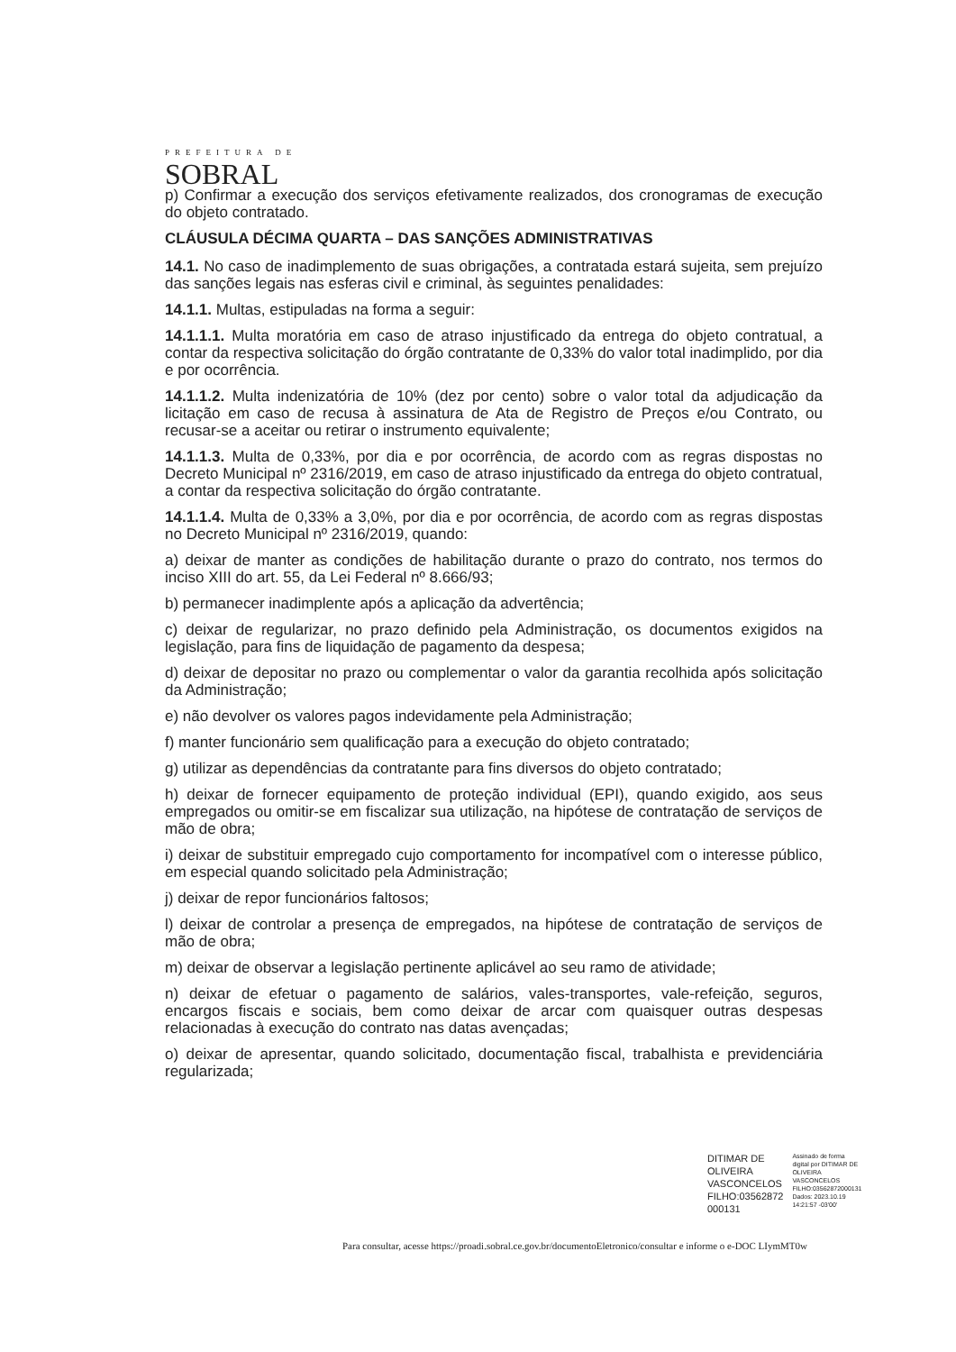PREFEITURA DE
SOBRAL
p) Confirmar a execução dos serviços efetivamente realizados, dos cronogramas de execução do objeto contratado.
CLÁUSULA DÉCIMA QUARTA – DAS SANÇÕES ADMINISTRATIVAS
14.1. No caso de inadimplemento de suas obrigações, a contratada estará sujeita, sem prejuízo das sanções legais nas esferas civil e criminal, às seguintes penalidades:
14.1.1. Multas, estipuladas na forma a seguir:
14.1.1.1. Multa moratória em caso de atraso injustificado da entrega do objeto contratual, a contar da respectiva solicitação do órgão contratante de 0,33% do valor total inadimplido, por dia e por ocorrência.
14.1.1.2. Multa indenizatória de 10% (dez por cento) sobre o valor total da adjudicação da licitação em caso de recusa à assinatura de Ata de Registro de Preços e/ou Contrato, ou recusar-se a aceitar ou retirar o instrumento equivalente;
14.1.1.3. Multa de 0,33%, por dia e por ocorrência, de acordo com as regras dispostas no Decreto Municipal nº 2316/2019, em caso de atraso injustificado da entrega do objeto contratual, a contar da respectiva solicitação do órgão contratante.
14.1.1.4. Multa de 0,33% a 3,0%, por dia e por ocorrência, de acordo com as regras dispostas no Decreto Municipal nº 2316/2019, quando:
a) deixar de manter as condições de habilitação durante o prazo do contrato, nos termos do inciso XIII do art. 55, da Lei Federal nº 8.666/93;
b) permanecer inadimplente após a aplicação da advertência;
c) deixar de regularizar, no prazo definido pela Administração, os documentos exigidos na legislação, para fins de liquidação de pagamento da despesa;
d) deixar de depositar no prazo ou complementar o valor da garantia recolhida após solicitação da Administração;
e) não devolver os valores pagos indevidamente pela Administração;
f) manter funcionário sem qualificação para a execução do objeto contratado;
g) utilizar as dependências da contratante para fins diversos do objeto contratado;
h) deixar de fornecer equipamento de proteção individual (EPI), quando exigido, aos seus empregados ou omitir-se em fiscalizar sua utilização, na hipótese de contratação de serviços de mão de obra;
i) deixar de substituir empregado cujo comportamento for incompatível com o interesse público, em especial quando solicitado pela Administração;
j) deixar de repor funcionários faltosos;
l) deixar de controlar a presença de empregados, na hipótese de contratação de serviços de mão de obra;
m) deixar de observar a legislação pertinente aplicável ao seu ramo de atividade;
n) deixar de efetuar o pagamento de salários, vales-transportes, vale-refeição, seguros, encargos fiscais e sociais, bem como deixar de arcar com quaisquer outras despesas relacionadas à execução do contrato nas datas avençadas;
o) deixar de apresentar, quando solicitado, documentação fiscal, trabalhista e previdenciária regularizada;
DITIMAR DE
OLIVEIRA
VASCONCELOS
FILHO:03562872
000131
Assinado de forma
digital por DITIMAR DE
OLIVEIRA
VASCONCELOS
FILHO:03562872000131
Dados: 2023.10.19
14:21:57 -03'00'
Para consultar, acesse https://proadi.sobral.ce.gov.br/documentoEletronico/consultar e informe o e-DOC LIymMT0w